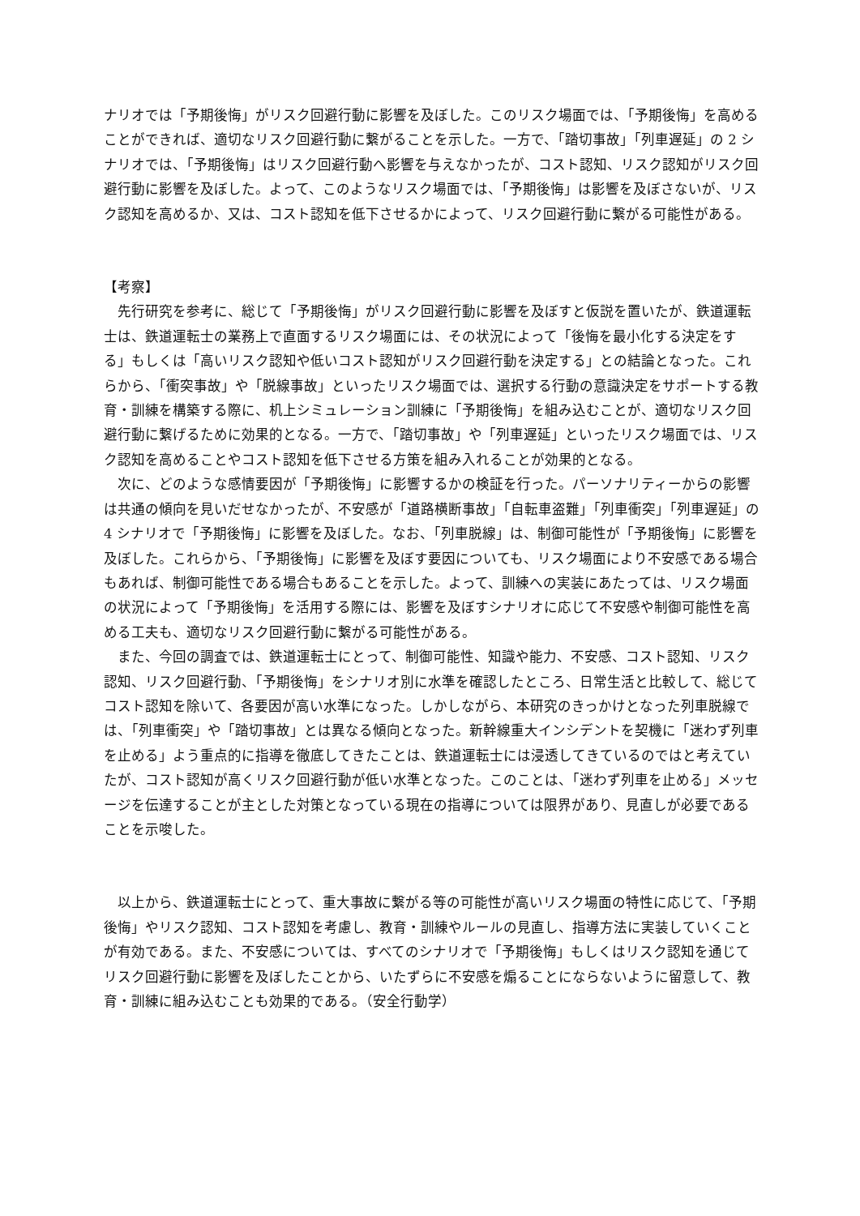ナリオでは「予期後悔」がリスク回避行動に影響を及ぼした。このリスク場面では、「予期後悔」を高めることができれば、適切なリスク回避行動に繋がることを示した。一方で、「踏切事故」「列車遅延」の 2 シナリオでは、「予期後悔」はリスク回避行動へ影響を与えなかったが、コスト認知、リスク認知がリスク回避行動に影響を及ぼした。よって、このようなリスク場面では、「予期後悔」は影響を及ぼさないが、リスク認知を高めるか、又は、コスト認知を低下させるかによって、リスク回避行動に繋がる可能性がある。
【考察】
　先行研究を参考に、総じて「予期後悔」がリスク回避行動に影響を及ぼすと仮説を置いたが、鉄道運転士は、鉄道運転士の業務上で直面するリスク場面には、その状況によって「後悔を最小化する決定をする」もしくは「高いリスク認知や低いコスト認知がリスク回避行動を決定する」との結論となった。これらから、「衝突事故」や「脱線事故」といったリスク場面では、選択する行動の意識決定をサポートする教育・訓練を構築する際に、机上シミュレーション訓練に「予期後悔」を組み込むことが、適切なリスク回避行動に繋げるために効果的となる。一方で、「踏切事故」や「列車遅延」といったリスク場面では、リスク認知を高めることやコスト認知を低下させる方策を組み入れることが効果的となる。
　次に、どのような感情要因が「予期後悔」に影響するかの検証を行った。パーソナリティーからの影響は共通の傾向を見いだせなかったが、不安感が「道路横断事故」「自転車盗難」「列車衝突」「列車遅延」の 4 シナリオで「予期後悔」に影響を及ぼした。なお、「列車脱線」は、制御可能性が「予期後悔」に影響を及ぼした。これらから、「予期後悔」に影響を及ぼす要因についても、リスク場面により不安感である場合もあれば、制御可能性である場合もあることを示した。よって、訓練への実装にあたっては、リスク場面の状況によって「予期後悔」を活用する際には、影響を及ぼすシナリオに応じて不安感や制御可能性を高める工夫も、適切なリスク回避行動に繋がる可能性がある。
　また、今回の調査では、鉄道運転士にとって、制御可能性、知識や能力、不安感、コスト認知、リスク認知、リスク回避行動、「予期後悔」をシナリオ別に水準を確認したところ、日常生活と比較して、総じてコスト認知を除いて、各要因が高い水準になった。しかしながら、本研究のきっかけとなった列車脱線では、「列車衝突」や「踏切事故」とは異なる傾向となった。新幹線重大インシデントを契機に「迷わず列車を止める」よう重点的に指導を徹底してきたことは、鉄道運転士には浸透してきているのではと考えていたが、コスト認知が高くリスク回避行動が低い水準となった。このことは、「迷わず列車を止める」メッセージを伝達することが主とした対策となっている現在の指導については限界があり、見直しが必要であることを示唆した。
　以上から、鉄道運転士にとって、重大事故に繋がる等の可能性が高いリスク場面の特性に応じて、「予期後悔」やリスク認知、コスト認知を考慮し、教育・訓練やルールの見直し、指導方法に実装していくことが有効である。また、不安感については、すべてのシナリオで「予期後悔」もしくはリスク認知を通じてリスク回避行動に影響を及ぼしたことから、いたずらに不安感を煽ることにならないように留意して、教育・訓練に組み込むことも効果的である。（安全行動学）